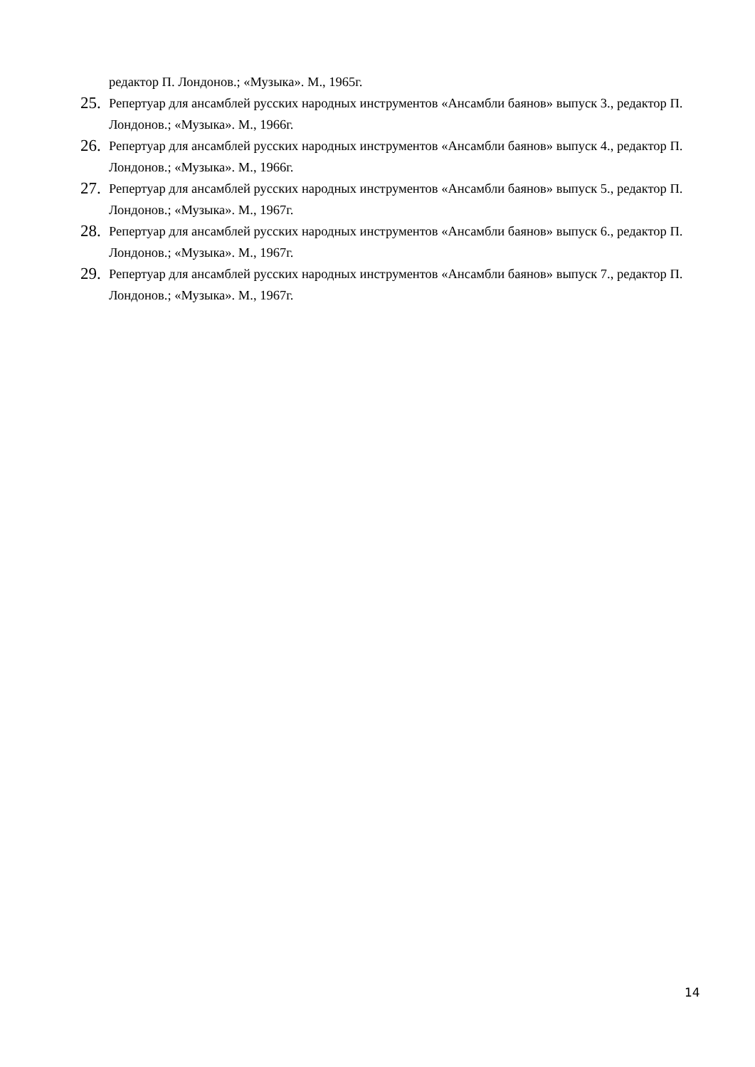редактор П. Лондонов.; «Музыка». М., 1965г.
25. Репертуар для ансамблей русских народных инструментов «Ансамбли баянов» выпуск 3., редактор П. Лондонов.; «Музыка». М., 1966г.
26. Репертуар для ансамблей русских народных инструментов «Ансамбли баянов» выпуск 4., редактор П. Лондонов.; «Музыка». М., 1966г.
27. Репертуар для ансамблей русских народных инструментов «Ансамбли баянов» выпуск 5., редактор П. Лондонов.; «Музыка». М., 1967г.
28. Репертуар для ансамблей русских народных инструментов «Ансамбли баянов» выпуск 6., редактор П. Лондонов.; «Музыка». М., 1967г.
29. Репертуар для ансамблей русских народных инструментов «Ансамбли баянов» выпуск 7., редактор П. Лондонов.; «Музыка». М., 1967г.
14